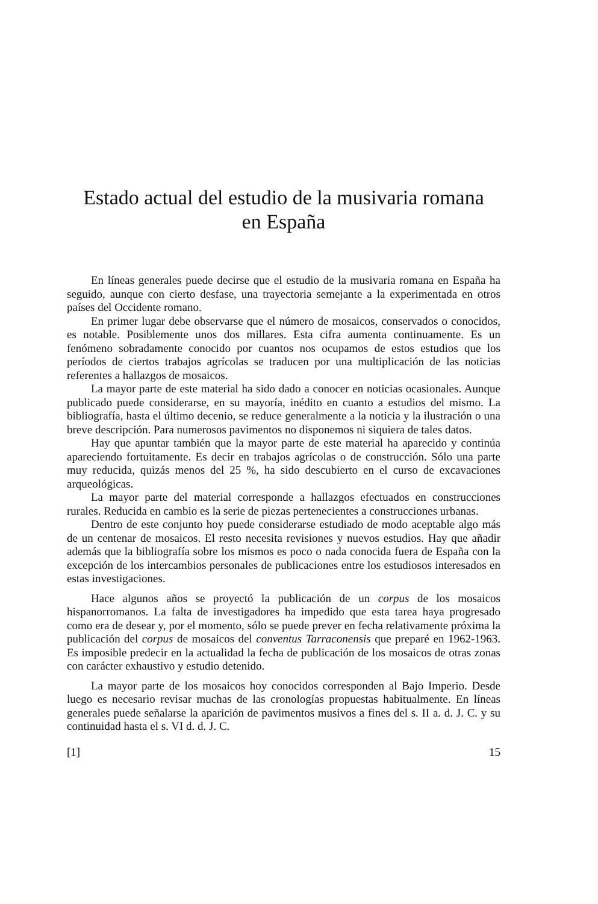Estado actual del estudio de la musivaria romana
en España
En líneas generales puede decirse que el estudio de la musivaria romana en España ha seguido, aunque con cierto desfase, una trayectoria semejante a la experimentada en otros países del Occidente romano.
En primer lugar debe observarse que el número de mosaicos, conservados o conocidos, es notable. Posiblemente unos dos millares. Esta cifra aumenta continuamente. Es un fenómeno sobradamente conocido por cuantos nos ocupamos de estos estudios que los períodos de ciertos trabajos agrícolas se traducen por una multiplicación de las noticias referentes a hallazgos de mosaicos.
La mayor parte de este material ha sido dado a conocer en noticias ocasionales. Aunque publicado puede considerarse, en su mayoría, inédito en cuanto a estudios del mismo. La bibliografía, hasta el último decenio, se reduce generalmente a la noticia y la ilustración o una breve descripción. Para numerosos pavimentos no disponemos ni siquiera de tales datos.
Hay que apuntar también que la mayor parte de este material ha aparecido y continúa apareciendo fortuitamente. Es decir en trabajos agrícolas o de construcción. Sólo una parte muy reducida, quizás menos del 25 %, ha sido descubierto en el curso de excavaciones arqueológicas.
La mayor parte del material corresponde a hallazgos efectuados en construcciones rurales. Reducida en cambio es la serie de piezas pertenecientes a construcciones urbanas.
Dentro de este conjunto hoy puede considerarse estudiado de modo aceptable algo más de un centenar de mosaicos. El resto necesita revisiones y nuevos estudios. Hay que añadir además que la bibliografía sobre los mismos es poco o nada conocida fuera de España con la excepción de los intercambios personales de publicaciones entre los estudiosos interesados en estas investigaciones.
Hace algunos años se proyectó la publicación de un corpus de los mosaicos hispanorromanos. La falta de investigadores ha impedido que esta tarea haya progresado como era de desear y, por el momento, sólo se puede prever en fecha relativamente próxima la publicación del corpus de mosaicos del conventus Tarraconensis que preparé en 1962-1963. Es imposible predecir en la actualidad la fecha de publicación de los mosaicos de otras zonas con carácter exhaustivo y estudio detenido.
La mayor parte de los mosaicos hoy conocidos corresponden al Bajo Imperio. Desde luego es necesario revisar muchas de las cronologías propuestas habitualmente. En líneas generales puede señalarse la aparición de pavimentos musivos a fines del s. II a. d. J. C. y su continuidad hasta el s. VI d. d. J. C.
[1] 15